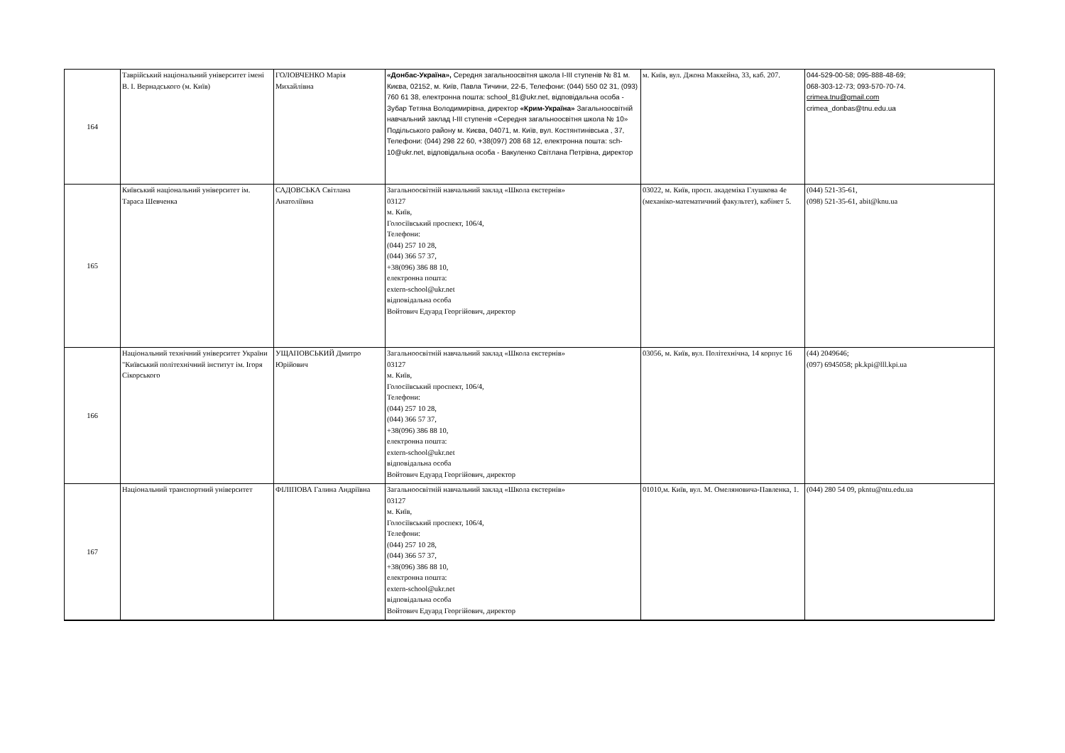| 164 | Таврійський національний університет імені В. І. Вернадського (м. Київ) | ГОЛОВЧЕНКО Марія Михайлівна | «Донбас-Україна», Середня загальноосвітня школа І-ІІІ ступенів № 81 м. Києва, 02152, м. Київ, Павла Тичини, 22-Б, Телефони: (044) 550 02 31, (093) 760 61 38, електронна пошта: school_81@ukr.net, відповідальна особа - Зубар Тетяна Володимирівна, директор «Крим-Україна» Загальноосвітній навчальний заклад І-ІІІ ступенів «Середня загальноосвітня школа № 10» Подільського району м. Києва, 04071, м. Київ, вул. Костянтинівська , 37, Телефони: (044) 298 22 60, +38(097) 208 68 12, електронна пошта: sch-10@ukr.net, відповідальна особа - Вакуленко Світлана Петрівна, директор | м. Київ, вул. Джона Маккейна, 33, каб. 207. | 044-529-00-58; 095-888-48-69; 068-303-12-73; 093-570-70-74. crimea.tnu@gmail.com crimea_donbas@tnu.edu.ua |
| 165 | Київський національний університет ім. Тараса Шевченка | САДОВСЬКА Світлана Анатоліївна | Загальноосвітній навчальний заклад «Школа екстернів» 03127 м. Київ, Голосіївський проспект, 106/4, Телефони: (044) 257 10 28, (044) 366 57 37, +38(096) 386 88 10, електронна пошта: extern-school@ukr.net відповідальна особа Войтович Едуард Георгійович, директор | 03022, м. Київ, просп. академіка Глушкова 4е (механіко-математичний факультет), кабінет 5. | (044) 521-35-61, (098) 521-35-61, abit@knu.ua |
| 166 | Національний технічний університет України "Київський політехнічний інститут ім. Ігоря Сікорського | УЩАПОВСЬКИЙ Дмитро Юрійович | Загальноосвітній навчальний заклад «Школа екстернів» 03127 м. Київ, Голосіївський проспект, 106/4, Телефони: (044) 257 10 28, (044) 366 57 37, +38(096) 386 88 10, електронна пошта: extern-school@ukr.net відповідальна особа Войтович Едуард Георгійович, директор | 03056, м. Київ, вул. Політехнічна, 14 корпус 16 | (44) 2049646; (097) 6945058; pk.kpi@lll.kpi.ua |
| 167 | Національний транспортний університет | ФІЛІПОВА Галина Андріївна | Загальноосвітній навчальний заклад «Школа екстернів» 03127 м. Київ, Голосіївський проспект, 106/4, Телефони: (044) 257 10 28, (044) 366 57 37, +38(096) 386 88 10, електронна пошта: extern-school@ukr.net відповідальна особа Войтович Едуард Георгійович, директор | 01010,м. Київ, вул. М. Омеляновича-Павленка, 1. | (044) 280 54 09, pkntu@ntu.edu.ua |